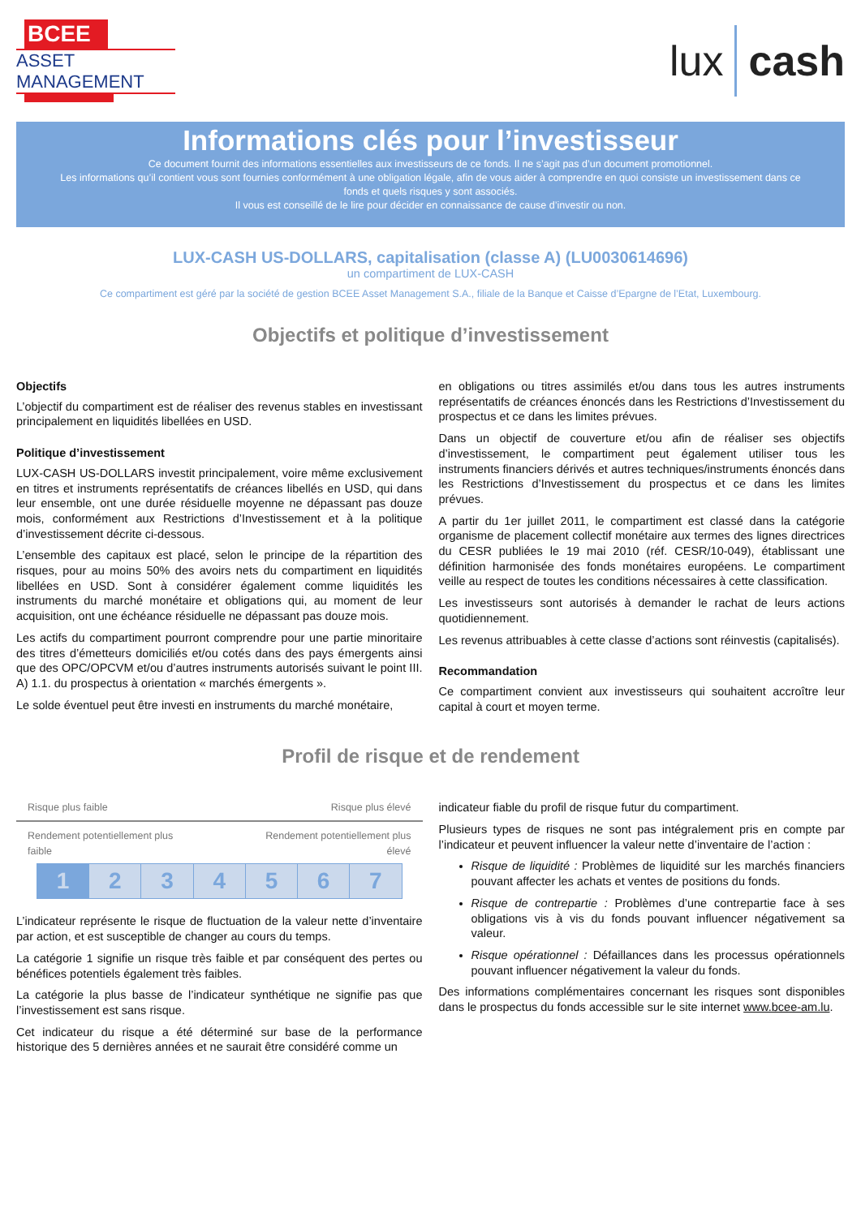BCEE
ASSET MANAGEMENT
lux cash
Informations clés pour l’investisseur
Ce document fournit des informations essentielles aux investisseurs de ce fonds. Il ne s’agit pas d’un document promotionnel.
Les informations qu’il contient vous sont fournies conformément à une obligation légale, afin de vous aider à comprendre en quoi consiste un investissement dans ce fonds et quels risques y sont associés.
Il vous est conseillé de le lire pour décider en connaissance de cause d’investir ou non.
LUX-CASH US-DOLLARS, capitalisation (classe A) (LU0030614696)
un compartiment de LUX-CASH
Ce compartiment est géré par la société de gestion BCEE Asset Management S.A., filiale de la Banque et Caisse d’Epargne de l’Etat, Luxembourg.
Objectifs et politique d’investissement
Objectifs
L’objectif du compartiment est de réaliser des revenus stables en investissant principalement en liquidités libellées en USD.
Politique d’investissement
LUX-CASH US-DOLLARS investit principalement, voire même exclusivement en titres et instruments représentatifs de créances libellés en USD, qui dans leur ensemble, ont une durée résiduelle moyenne ne dépassant pas douze mois, conformément aux Restrictions d’Investissement et à la politique d’investissement décrite ci-dessous.
L’ensemble des capitaux est placé, selon le principe de la répartition des risques, pour au moins 50% des avoirs nets du compartiment en liquidités libellées en USD. Sont à considérer également comme liquidités les instruments du marché monétaire et obligations qui, au moment de leur acquisition, ont une échéance résiduelle ne dépassant pas douze mois.
Les actifs du compartiment pourront comprendre pour une partie minoritaire des titres d’émetteurs domiciliés et/ou cotés dans des pays émergents ainsi que des OPC/OPCVM et/ou d’autres instruments autorisés suivant le point III. A) 1.1. du prospectus à orientation « marchés émergents ».
Le solde éventuel peut être investi en instruments du marché monétaire,
en obligations ou titres assimilés et/ou dans tous les autres instruments représentatifs de créances énoncés dans les Restrictions d’Investissement du prospectus et ce dans les limites prévues.
Dans un objectif de couverture et/ou afin de réaliser ses objectifs d’investissement, le compartiment peut également utiliser tous les instruments financiers dérivés et autres techniques/instruments énoncés dans les Restrictions d’Investissement du prospectus et ce dans les limites prévues.
A partir du 1er juillet 2011, le compartiment est classé dans la catégorie organisme de placement collectif monétaire aux termes des lignes directrices du CESR publiées le 19 mai 2010 (réf. CESR/10-049), établissant une définition harmonisée des fonds monétaires européens. Le compartiment veille au respect de toutes les conditions nécessaires à cette classification.
Les investisseurs sont autorisés à demander le rachat de leurs actions quotidiennement.
Les revenus attribuables à cette classe d’actions sont réinvestis (capitalisés).
Recommandation
Ce compartiment convient aux investisseurs qui souhaitent accroître leur capital à court et moyen terme.
Profil de risque et de rendement
Risque plus faible Risque plus élevé
Rendement potentiellement plus
faible Rendement potentiellement plus
élevé
| 1 | 2 | 3 | 4 | 5 | 6 | 7 |
L’indicateur représente le risque de fluctuation de la valeur nette d’inventaire par action, et est susceptible de changer au cours du temps.
La catégorie 1 signifie un risque très faible et par conséquent des pertes ou bénéfices potentiels également très faibles.
La catégorie la plus basse de l’indicateur synthétique ne signifie pas que l’investissement est sans risque.
Cet indicateur du risque a été déterminé sur base de la performance historique des 5 dernières années et ne saurait être considéré comme un
indicateur fiable du profil de risque futur du compartiment.
Plusieurs types de risques ne sont pas intégralement pris en compte par l’indicateur et peuvent influencer la valeur nette d’inventaire de l’action :
Risque de liquidité : Problèmes de liquidité sur les marchés financiers pouvant affecter les achats et ventes de positions du fonds.
Risque de contrepartie : Problèmes d’une contrepartie face à ses obligations vis à vis du fonds pouvant influencer négativement sa valeur.
Risque opérationnel : Défaillances dans les processus opérationnels pouvant influencer négativement la valeur du fonds.
Des informations complémentaires concernant les risques sont disponibles dans le prospectus du fonds accessible sur le site internet www.bcee-am.lu.